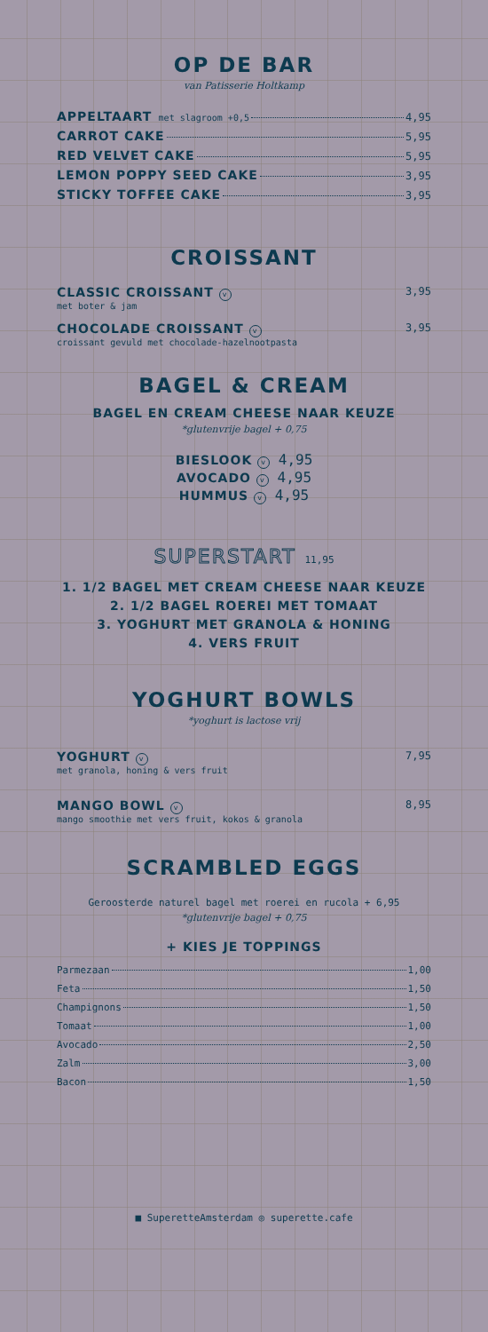OP DE BAR
van Patisserie Holtkamp
APPELTAART met slagroom +0,5 4,95
CARROT CAKE 5,95
RED VELVET CAKE 5,95
LEMON POPPY SEED CAKE 3,95
STICKY TOFFEE CAKE 3,95
CROISSANT
CLASSIC CROISSANT v 3,95
met boter & jam
CHOCOLADE CROISSANT v 3,95
croissant gevuld met chocolade-hazelnootpasta
BAGEL & CREAM
BAGEL EN CREAM CHEESE NAAR KEUZE
*glutenvrije bagel + 0,75
BIESLOOK v 4,95
AVOCADO v 4,95
HUMMUS v 4,95
SUPERSTART 11,95
1. 1/2 BAGEL MET CREAM CHEESE NAAR KEUZE
2. 1/2 BAGEL ROEREI MET TOMAAT
3. YOGHURT MET GRANOLA & HONING
4. VERS FRUIT
YOGHURT BOWLS
*yoghurt is lactose vrij
YOGHURT v 7,95
met granola, honing & vers fruit
MANGO BOWL v 8,95
mango smoothie met vers fruit, kokos & granola
SCRAMBLED EGGS
Geroosterde naturel bagel met roerei en rucola + 6,95
*glutenvrije bagel + 0,75
+ KIES JE TOPPINGS
Parmezaan 1,00
Feta 1,50
Champignons 1,50
Tomaat 1,00
Avocado 2,50
Zalm 3,00
Bacon 1,50
■ SuperetteAmsterdam ◎ superette.cafe